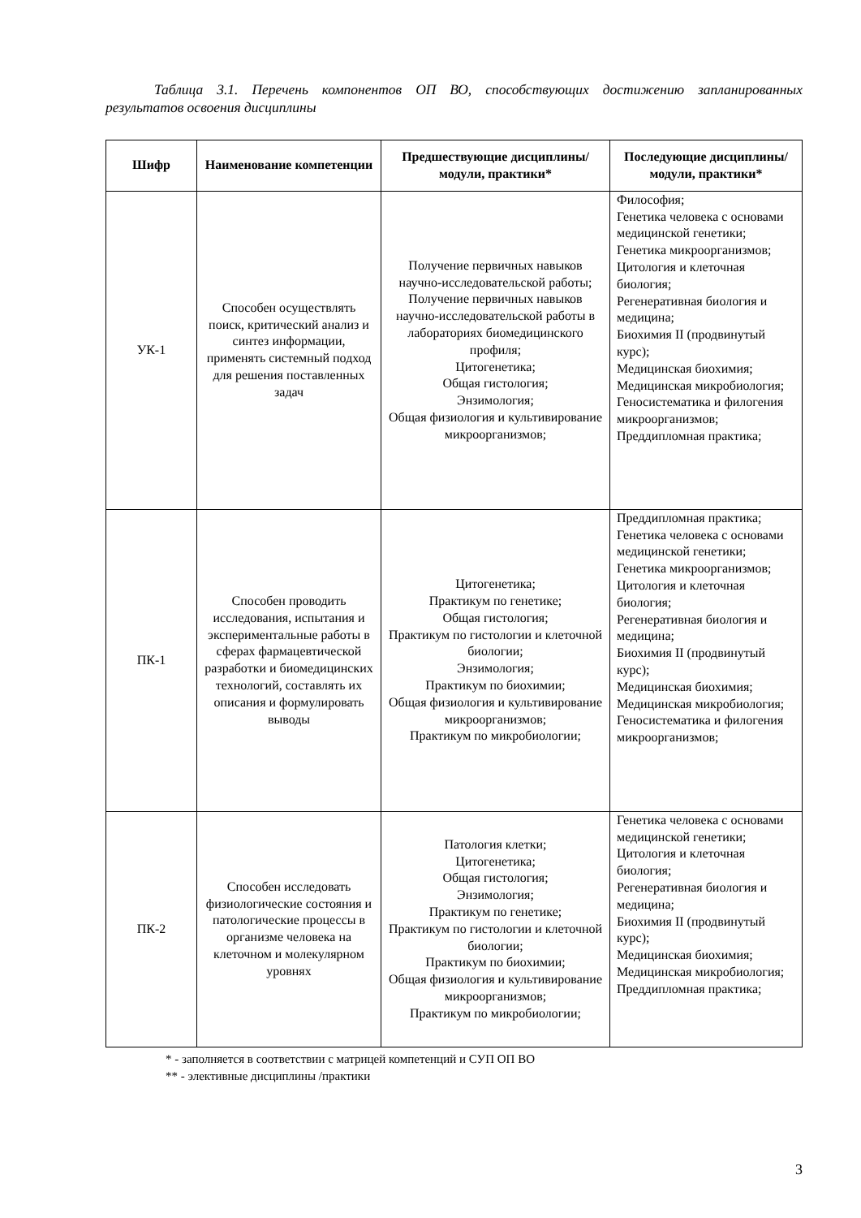Таблица 3.1. Перечень компонентов ОП ВО, способствующих достижению запланированных результатов освоения дисциплины
| Шифр | Наименование компетенции | Предшествующие дисциплины/модули, практики* | Последующие дисциплины/модули, практики* |
| --- | --- | --- | --- |
| УК-1 | Способен осуществлять поиск, критический анализ и синтез информации, применять системный подход для решения поставленных задач | Получение первичных навыков научно-исследовательской работы; Получение первичных навыков научно-исследовательской работы в лабораториях биомедицинского профиля; Цитогенетика; Общая гистология; Энзимология; Общая физиология и культивирование микроорганизмов; | Философия; Генетика человека с основами медицинской генетики; Генетика микроорганизмов; Цитология и клеточная биология; Регенеративная биология и медицина; Биохимия II (продвинутый курс); Медицинская биохимия; Медицинская микробиология; Геносистематика и филогения микроорганизмов; Преддипломная практика; |
| ПК-1 | Способен проводить исследования, испытания и экспериментальные работы в сферах фармацевтической разработки и биомедицинских технологий, составлять их описания и формулировать выводы | Цитогенетика; Практикум по генетике; Общая гистология; Практикум по гистологии и клеточной биологии; Энзимология; Практикум по биохимии; Общая физиология и культивирование микроорганизмов; Практикум по микробиологии; | Преддипломная практика; Генетика человека с основами медицинской генетики; Генетика микроорганизмов; Цитология и клеточная биология; Регенеративная биология и медицина; Биохимия II (продвинутый курс); Медицинская биохимия; Медицинская микробиология; Геносистематика и филогения микроорганизмов; |
| ПК-2 | Способен исследовать физиологические состояния и патологические процессы в организме человека на клеточном и молекулярном уровнях | Патология клетки; Цитогенетика; Общая гистология; Энзимология; Практикум по генетике; Практикум по гистологии и клеточной биологии; Практикум по биохимии; Общая физиология и культивирование микроорганизмов; Практикум по микробиологии; | Генетика человека с основами медицинской генетики; Цитология и клеточная биология; Регенеративная биология и медицина; Биохимия II (продвинутый курс); Медицинская биохимия; Медицинская микробиология; Преддипломная практика; |
* - заполняется в соответствии с матрицей компетенций и СУП ОП ВО
** - элективные дисциплины /практики
3